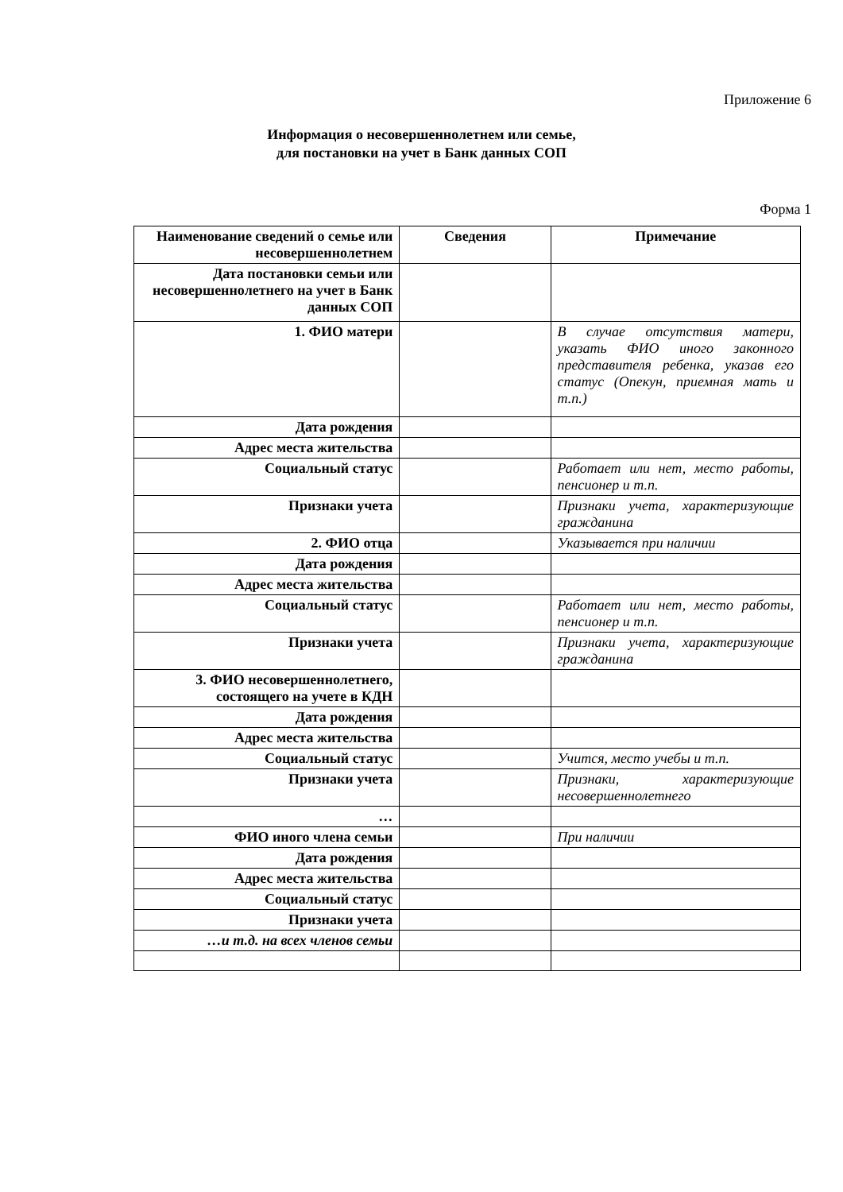Приложение 6
Информация о несовершеннолетнем или семье,
для постановки на учет в Банк данных СОП
Форма 1
| Наименование сведений о семье или несовершеннолетнем | Сведения | Примечание |
| --- | --- | --- |
| Дата постановки семьи или несовершеннолетнего на учет в Банк данных СОП | | |
| 1. ФИО матери | | В случае отсутствия матери, указать ФИО иного законного представителя ребенка, указав его статус (Опекун, приемная мать и т.п.) |
| Дата рождения | | |
| Адрес места жительства | | |
| Социальный статус | | Работает или нет, место работы, пенсионер и т.п. |
| Признаки учета | | Признаки учета, характеризующие гражданина |
| 2. ФИО отца | | Указывается при наличии |
| Дата рождения | | |
| Адрес места жительства | | |
| Социальный статус | | Работает или нет, место работы, пенсионер и т.п. |
| Признаки учета | | Признаки учета, характеризующие гражданина |
| 3. ФИО несовершеннолетнего, состоящего на учете в КДН | | |
| Дата рождения | | |
| Адрес места жительства | | |
| Социальный статус | | Учится, место учебы и т.п. |
| Признаки учета | | Признаки, характеризующие несовершеннолетнего |
| … | | |
| ФИО иного члена семьи | | При наличии |
| Дата рождения | | |
| Адрес места жительства | | |
| Социальный статус | | |
| Признаки учета | | |
| …и т.д. на всех членов семьи | | |